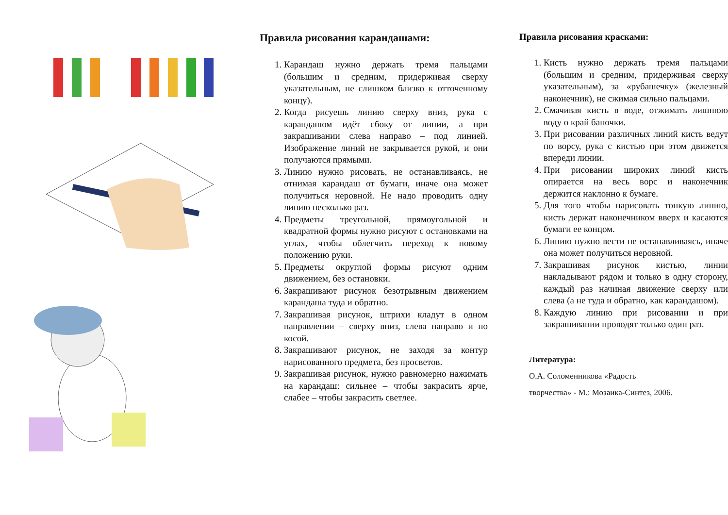Правила рисования карандашами:
1. Карандаш нужно держать тремя пальцами (большим и средним, придерживая сверху указательным, не слишком близко к отточенному концу).
2. Когда рисуешь линию сверху вниз, рука с карандашом идёт сбоку от линии, а при закрашивании слева направо – под линией. Изображение линий не закрывается рукой, и они получаются прямыми.
3. Линию нужно рисовать, не останавливаясь, не отнимая карандаш от бумаги, иначе она может получиться неровной. Не надо проводить одну линию несколько раз.
4. Предметы треугольной, прямоугольной и квадратной формы нужно рисуют с остановками на углах, чтобы облегчить переход к новому положению руки.
5. Предметы округлой формы рисуют одним движением, без остановки.
6. Закрашивают рисунок безотрывным движением карандаша туда и обратно.
7. Закрашивая рисунок, штрихи кладут в одном направлении – сверху вниз, слева направо и по косой.
8. Закрашивают рисунок, не заходя за контур нарисованного предмета, без просветов.
9. Закрашивая рисунок, нужно равномерно нажимать на карандаш: сильнее – чтобы закрасить ярче, слабее – чтобы закрасить светлее.
Правила рисования красками:
1. Кисть нужно держать тремя пальцами (большим и средним, придерживая сверху указательным), за «рубашечку» (железный наконечник), не сжимая сильно пальцами.
2. Смачивая кисть в воде, отжимать лишнюю воду о край баночки.
3. При рисовании различных линий кисть ведут по ворсу, рука с кистью при этом движется впереди линии.
4. При рисовании широких линий кисть опирается на весь ворс и наконечник держится наклонно к бумаге.
5. Для того чтобы нарисовать тонкую линию, кисть держат наконечником вверх и касаются бумаги ее концом.
6. Линию нужно вести не останавливаясь, иначе она может получиться неровной.
7. Закрашивая рисунок кистью, линии накладывают рядом и только в одну сторону, каждый раз начиная движение сверху или слева (а не туда и обратно, как карандашом).
8. Каждую линию при рисовании и при закрашивании проводят только один раз.
Литература:
О.А. Соломенникова «Радость
творчества» - М.: Мозаика-Синтез, 2006.